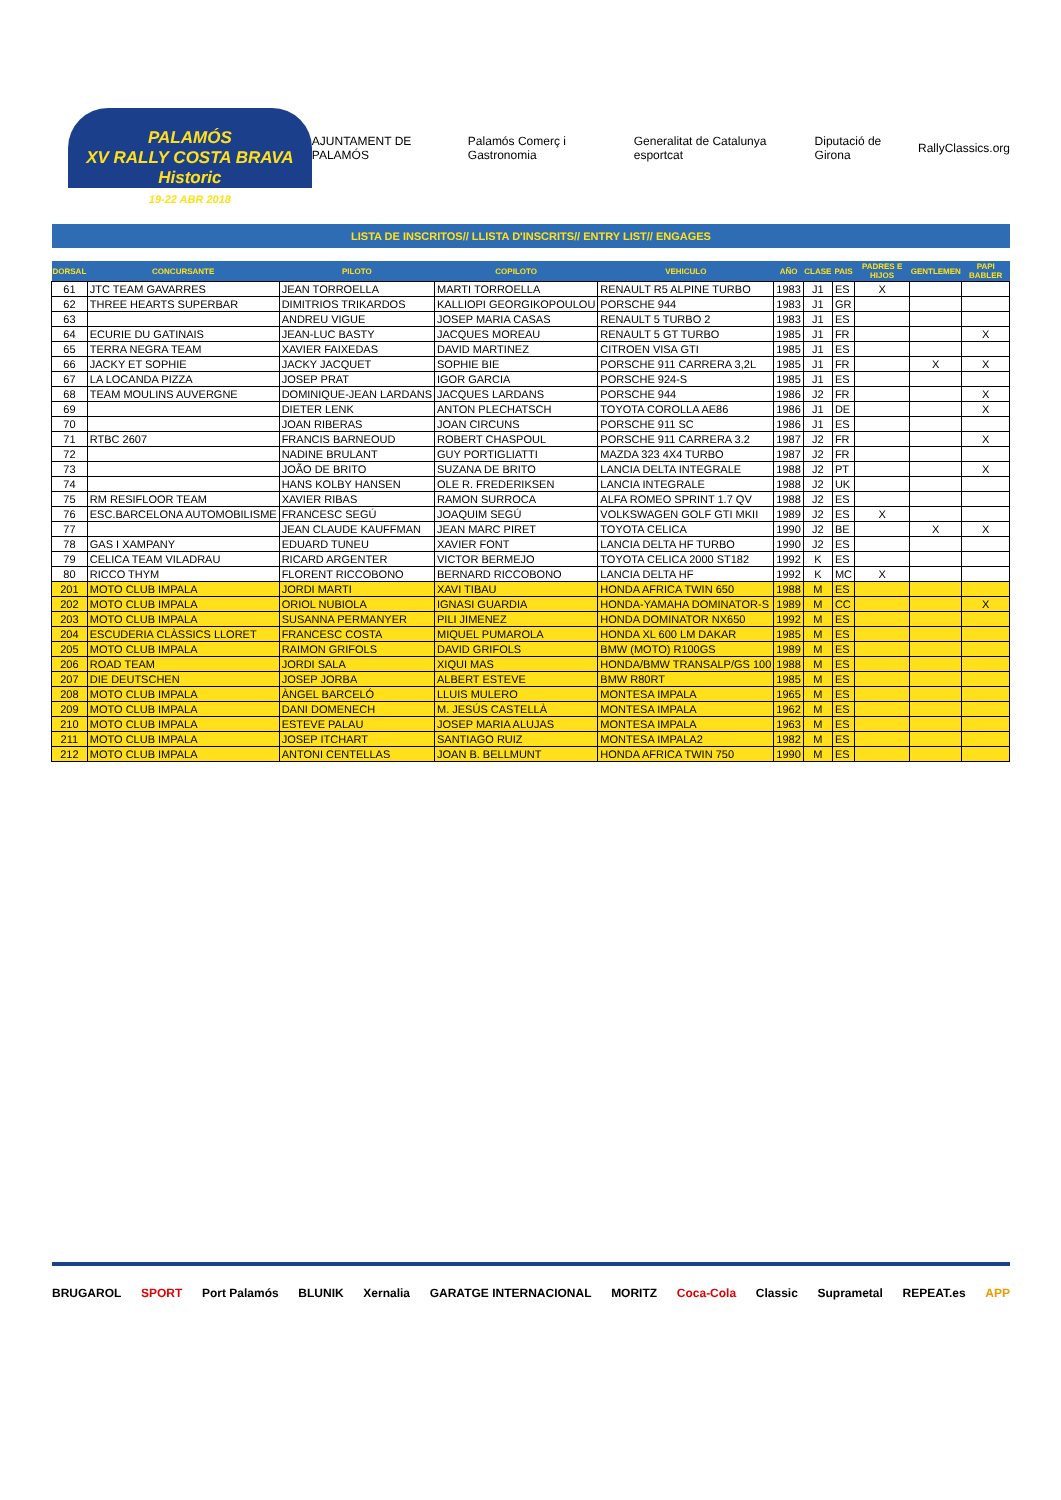PALAMÓS
XV RALLY COSTA BRAVA Historic
19-22 ABR 2018
AJUNTAMENT DE PALAMÓS Palamós Comerç i Gastronomia Generalitat de Catalunya esportcat Diputació de Girona RallyClassics.org
LISTA DE INSCRITOS// LLISTA D'INSCRITS// ENTRY LIST// ENGAGES
| DORSAL | CONCURSANTE | PILOTO | COPILOTO | VEHICULO | AÑO | CLASE | PAIS | PADRES E HIJOS | GENTLEMEN | PAPI BABLER |
| --- | --- | --- | --- | --- | --- | --- | --- | --- | --- | --- |
| 61 | JTC TEAM GAVARRES | JEAN TORROELLA | MARTI TORROELLA | RENAULT R5 ALPINE TURBO | 1983 | J1 | ES | X | | |
| 62 | THREE HEARTS SUPERBAR | DIMITRIOS TRIKARDOS | KALLIOPI GEORGIKOPOULOU | PORSCHE 944 | 1983 | J1 | GR | | | |
| 63 | | ANDREU VIGUE | JOSEP MARIA CASAS | RENAULT 5 TURBO 2 | 1983 | J1 | ES | | | |
| 64 | ECURIE DU GATINAIS | JEAN-LUC BASTY | JACQUES MOREAU | RENAULT 5 GT TURBO | 1985 | J1 | FR | | | X |
| 65 | TERRA NEGRA TEAM | XAVIER FAIXEDAS | DAVID MARTINEZ | CITROEN VISA GTI | 1985 | J1 | ES | | | |
| 66 | JACKY ET SOPHIE | JACKY JACQUET | SOPHIE BIE | PORSCHE 911 CARRERA 3,2L | 1985 | J1 | FR | | X | X |
| 67 | LA LOCANDA PIZZA | JOSEP PRAT | IGOR GARCIA | PORSCHE 924-S | 1985 | J1 | ES | | | |
| 68 | TEAM MOULINS AUVERGNE | DOMINIQUE-JEAN LARDANS | JACQUES LARDANS | PORSCHE 944 | 1986 | J2 | FR | | | X |
| 69 | | DIETER LENK | ANTON PLECHATSCH | TOYOTA COROLLA AE86 | 1986 | J1 | DE | | | X |
| 70 | | JOAN RIBERAS | JOAN CIRCUNS | PORSCHE 911 SC | 1986 | J1 | ES | | | |
| 71 | RTBC 2607 | FRANCIS BARNEOUD | ROBERT CHASPOUL | PORSCHE 911 CARRERA 3.2 | 1987 | J2 | FR | | | X |
| 72 | | NADINE BRULANT | GUY PORTIGLIATTI | MAZDA 323 4X4 TURBO | 1987 | J2 | FR | | | |
| 73 | | JOÃO DE BRITO | SUZANA DE BRITO | LANCIA DELTA INTEGRALE | 1988 | J2 | PT | | | X |
| 74 | | HANS KOLBY HANSEN | OLE R. FREDERIKSEN | LANCIA INTEGRALE | 1988 | J2 | UK | | | |
| 75 | RM RESIFLOOR TEAM | XAVIER RIBAS | RAMON SURROCA | ALFA ROMEO SPRINT 1.7 QV | 1988 | J2 | ES | | | |
| 76 | ESC.BARCELONA AUTOMOBILISME | FRANCESC SEGÚ | JOAQUIM SEGÚ | VOLKSWAGEN GOLF GTI MKII | 1989 | J2 | ES | X | | |
| 77 | | JEAN CLAUDE KAUFFMAN | JEAN MARC PIRET | TOYOTA CELICA | 1990 | J2 | BE | | X | X |
| 78 | GAS I XAMPANY | EDUARD TUNEU | XAVIER FONT | LANCIA DELTA HF TURBO | 1990 | J2 | ES | | | |
| 79 | CELICA TEAM VILADRAU | RICARD ARGENTER | VICTOR BERMEJO | TOYOTA CELICA 2000 ST182 | 1992 | K | ES | | | |
| 80 | RICCO THYM | FLORENT RICCOBONO | BERNARD RICCOBONO | LANCIA DELTA HF | 1992 | K | MC | X | | |
| 201 | MOTO CLUB IMPALA | JORDI MARTI | XAVI TIBAU | HONDA AFRICA TWIN 650 | 1988 | M | ES | | | |
| 202 | MOTO CLUB IMPALA | ORIOL NUBIOLA | IGNASI GUARDIA | HONDA-YAMAHA DOMINATOR-S | 1989 | M | CC | | | X |
| 203 | MOTO CLUB IMPALA | SUSANNA PERMANYER | PILI JIMENEZ | HONDA DOMINATOR NX650 | 1992 | M | ES | | | |
| 204 | ESCUDERIA CLÀSSICS LLORET | FRANCESC COSTA | MIQUEL PUMAROLA | HONDA XL 600 LM DAKAR | 1985 | M | ES | | | |
| 205 | MOTO CLUB IMPALA | RAIMON GRIFOLS | DAVID GRIFOLS | BMW (MOTO) R100GS | 1989 | M | ES | | | |
| 206 | ROAD TEAM | JORDI SALA | XIQUI MAS | HONDA/BMW TRANSALP/GS 100 | 1988 | M | ES | | | |
| 207 | DIE DEUTSCHEN | JOSEP JORBA | ALBERT ESTEVE | BMW R80RT | 1985 | M | ES | | | |
| 208 | MOTO CLUB IMPALA | ÀNGEL BARCELÓ | LLUIS MULERO | MONTESA IMPALA | 1965 | M | ES | | | |
| 209 | MOTO CLUB IMPALA | DANI DOMENECH | M. JESÚS CASTELLÀ | MONTESA IMPALA | 1962 | M | ES | | | |
| 210 | MOTO CLUB IMPALA | ESTEVE PALAU | JOSEP MARIA ALUJAS | MONTESA IMPALA | 1963 | M | ES | | | |
| 211 | MOTO CLUB IMPALA | JOSEP ITCHART | SANTIAGO RUIZ | MONTESA IMPALA2 | 1982 | M | ES | | | |
| 212 | MOTO CLUB IMPALA | ANTONI CENTELLAS | JOAN B. BELLMUNT | HONDA AFRICA TWIN 750 | 1990 | M | ES | | | |
BRUGAROL SPORT Port Palamós BLUNIK Xernalia GARATGE INTERNACIONAL MORITZ Coca-Cola Classic Suprametal REPEAT.es APP